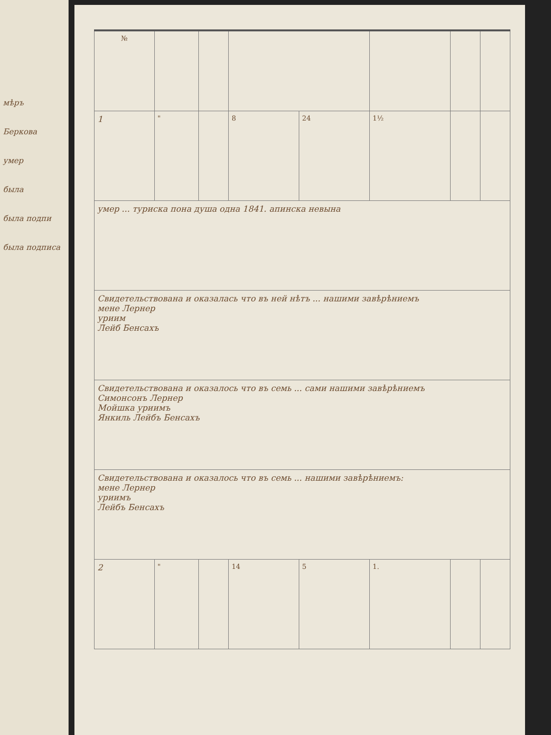мѣръ
Беркова
умер
была
была подпи
была подписа
| № | | | | | | | |
| --- | --- | --- | --- | --- | --- | --- | --- |
| 1 | " | | 8 | 24 | 1½ | | |
| умер ... туриска пона душа одна 1841. апинска невына | | | | | | | |
| Свидетельствована и оказалась что въ ней нѣтъ ... нашими завѣрѣниемъ мене Лернер уриим Лейб Бенсахъ | | | | | | | |
| Свидетельствована и оказалось что въ семь ... сами нашими завѣрѣниемъ Симонсонъ Лернер Мойшка уриимъ Янкиль Лейбъ Бенсахъ | | | | | | | |
| Свидетельствована и оказалось что въ семь ... нашими завѣрѣниемъ: мене Лернер уриимъ Лейбъ Бенсахъ | | | | | | | |
| 2 | " | | 14 | 5 | 1. | | |